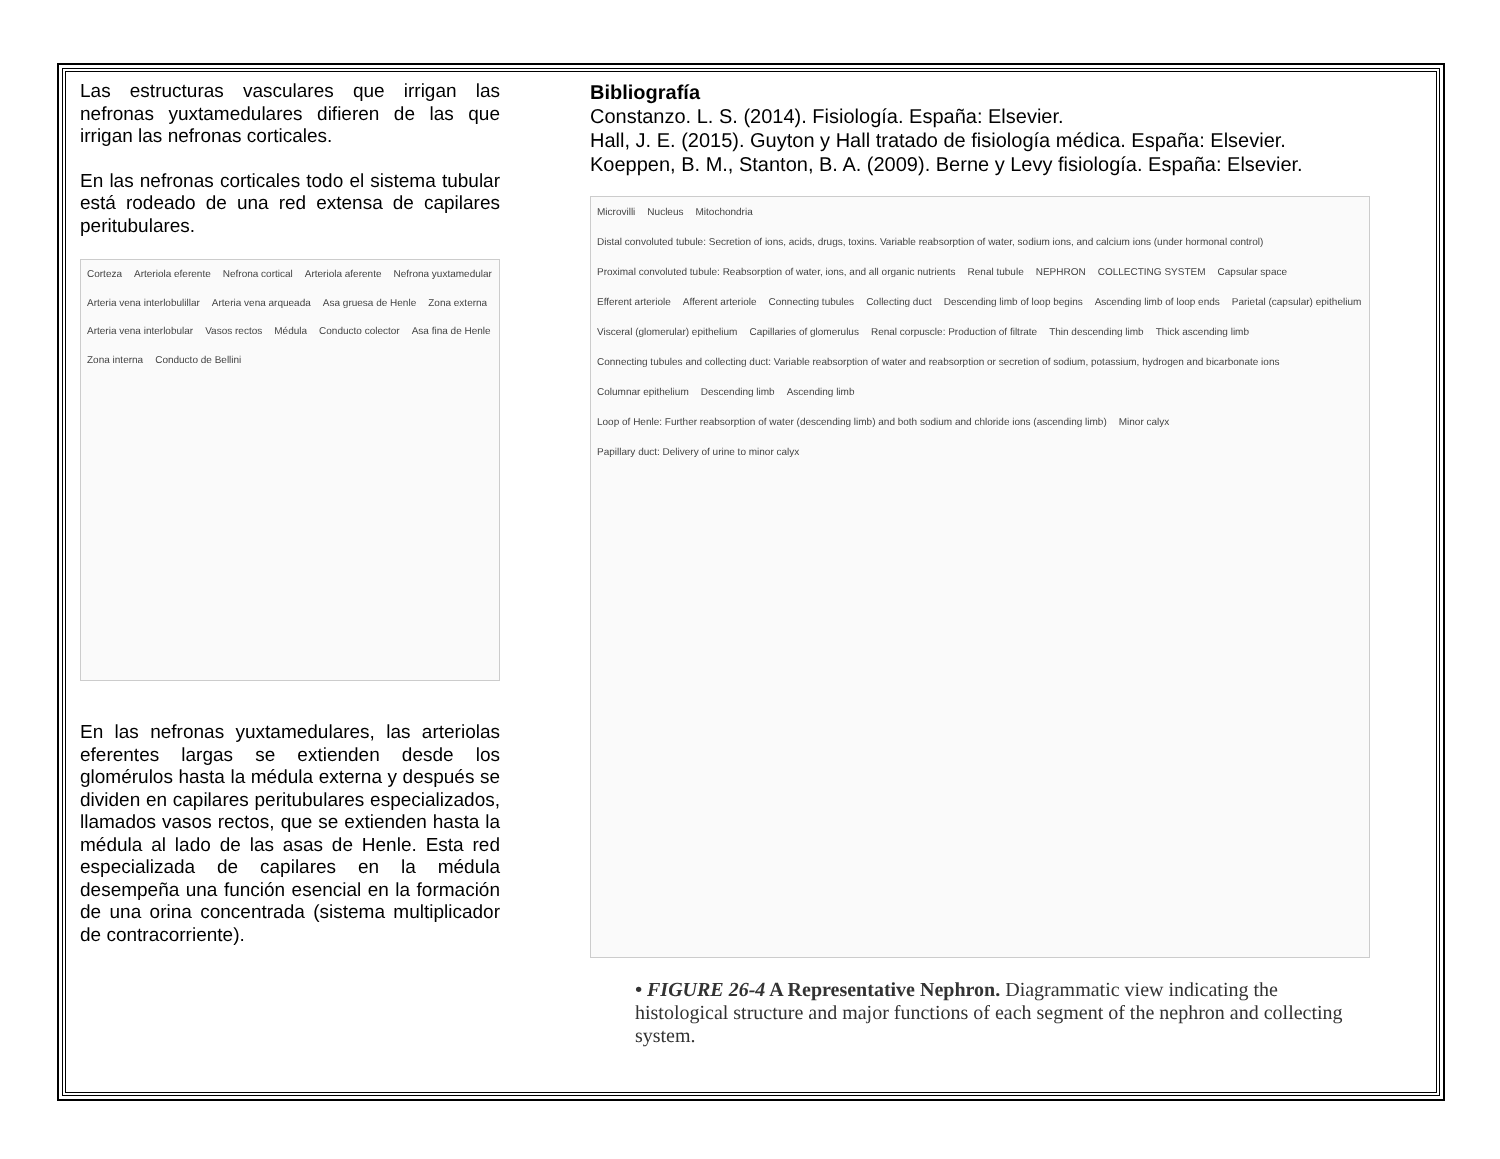Las estructuras vasculares que irrigan las nefronas yuxtamedulares difieren de las que irrigan las nefronas corticales.
En las nefronas corticales todo el sistema tubular está rodeado de una red extensa de capilares peritubulares.
Corteza Arteriola eferente Nefrona cortical Arteriola aferente Nefrona yuxtamedular Arteria vena interlobulillar Arteria vena arqueada Asa gruesa de Henle Zona externa Arteria vena interlobular Vasos rectos Médula Conducto colector Asa fina de Henle Zona interna Conducto de Bellini
En las nefronas yuxtamedulares, las arteriolas eferentes largas se extienden desde los glomérulos hasta la médula externa y después se dividen en capilares peritubulares especializados, llamados vasos rectos, que se extienden hasta la médula al lado de las asas de Henle. Esta red especializada de capilares en la médula desempeña una función esencial en la formación de una orina concentrada (sistema multiplicador de contracorriente).
Bibliografía
Constanzo. L. S. (2014). Fisiología. España: Elsevier.
Hall, J. E. (2015). Guyton y Hall tratado de fisiología médica. España: Elsevier.
Koeppen, B. M., Stanton, B. A. (2009). Berne y Levy fisiología. España: Elsevier.
Microvilli Nucleus Mitochondria Distal convoluted tubule: Secretion of ions, acids, drugs, toxins. Variable reabsorption of water, sodium ions, and calcium ions (under hormonal control) Proximal convoluted tubule: Reabsorption of water, ions, and all organic nutrients Renal tubule NEPHRON COLLECTING SYSTEM Capsular space Efferent arteriole Afferent arteriole Connecting tubules Collecting duct Descending limb of loop begins Ascending limb of loop ends Parietal (capsular) epithelium Visceral (glomerular) epithelium Capillaries of glomerulus Renal corpuscle: Production of filtrate Thin descending limb Thick ascending limb Connecting tubules and collecting duct: Variable reabsorption of water and reabsorption or secretion of sodium, potassium, hydrogen and bicarbonate ions Columnar epithelium Descending limb Ascending limb Loop of Henle: Further reabsorption of water (descending limb) and both sodium and chloride ions (ascending limb) Minor calyx Papillary duct: Delivery of urine to minor calyx
• FIGURE 26-4 A Representative Nephron. Diagrammatic view indicating the histological structure and major functions of each segment of the nephron and collecting system.